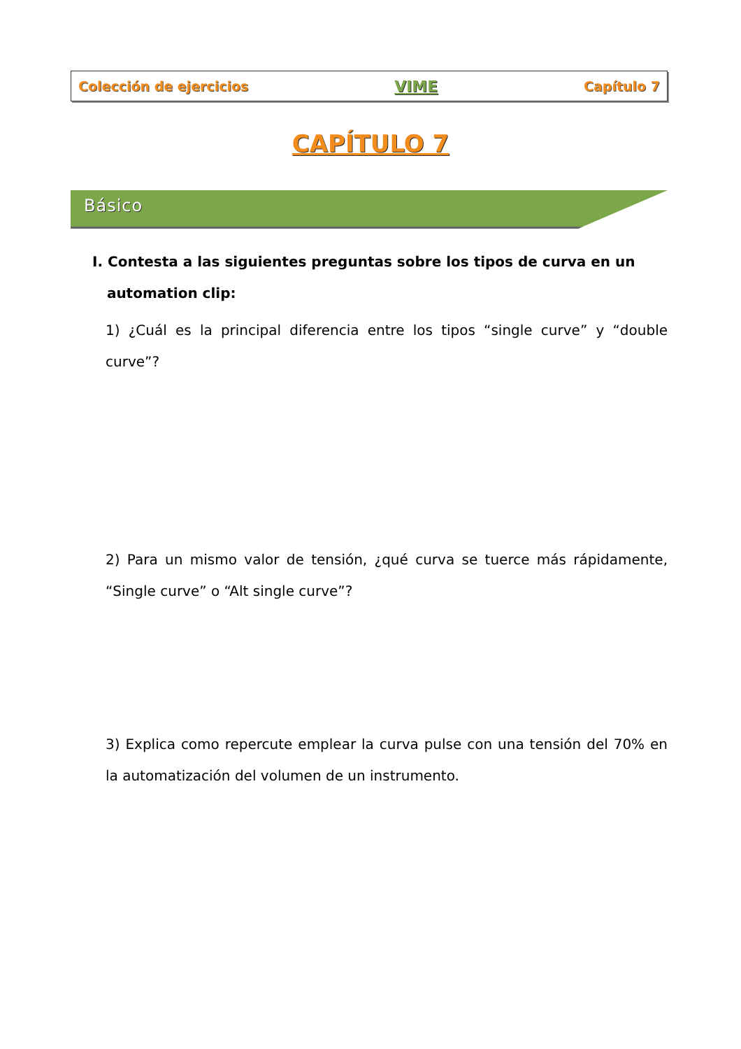Colección de ejercicios VIME Capítulo 7
CAPÍTULO 7
Básico
I. Contesta a las siguientes preguntas sobre los tipos de curva en un
automation clip:
1) ¿Cuál es la principal diferencia entre los tipos “single curve” y “double curve”?
2) Para un mismo valor de tensión, ¿qué curva se tuerce más rápidamente, “Single curve” o “Alt single curve”?
3) Explica como repercute emplear la curva pulse con una tensión del 70% en la automatización del volumen de un instrumento.